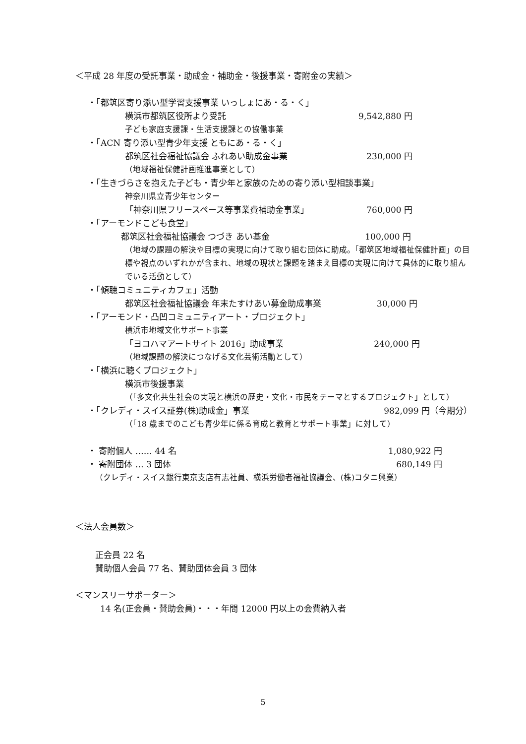＜平成 28 年度の受託事業・助成金・補助金・後援事業・寄附金の実績＞
・「都筑区寄り添い型学習支援事業 いっしょにあ・る・く」
横浜市都筑区役所より受託 9,542,880 円
子ども家庭支援課・生活支援課との協働事業
・「ACN 寄り添い型青少年支援 ともにあ・る・く」
都筑区社会福祉協議会 ふれあい助成金事業 230,000 円
（地域福祉保健計画推進事業として）
・「生きづらさを抱えた子ども・青少年と家族のための寄り添い型相談事業」
神奈川県立青少年センター
「神奈川県フリースペース等事業費補助金事業」 760,000 円
・「アーモンドこども食堂」
都筑区社会福祉協議会 つづき あい基金 100,000 円
（地域の課題の解決や目標の実現に向けて取り組む団体に助成。「都筑区地域福祉保健計画」の目標や視点のいずれかが含まれ、地域の現状と課題を踏まえ目標の実現に向けて具体的に取り組んでいる活動として）
・「傾聴コミュニティカフェ」活動
都筑区社会福祉協議会 年末たすけあい募金助成事業 30,000 円
・「アーモンド・凸凹コミュニティアート・プロジェクト」
横浜市地域文化サポート事業
「ヨコハマアートサイト 2016」助成事業 240,000 円
（地域課題の解決につなげる文化芸術活動として）
・「横浜に聴くプロジェクト」
横浜市後援事業
（「多文化共生社会の実現と横浜の歴史・文化・市民をテーマとするプロジェクト」として）
・「クレディ・スイス証券(株)助成金」事業 982,099 円（今期分）
（「18 歳までのこども青少年に係る育成と教育とサポート事業」に対して）
・ 寄附個人 …… 44 名 1,080,922 円
・ 寄附団体 … 3 団体 680,149 円
（クレディ・スイス銀行東京支店有志社員、横浜労働者福祉協議会、(株)コタニ興業）
＜法人会員数＞
正会員 22 名
賛助個人会員 77 名、賛助団体会員 3 団体
＜マンスリーサポーター＞
14 名(正会員・賛助会員)・・・年間 12000 円以上の会費納入者
5